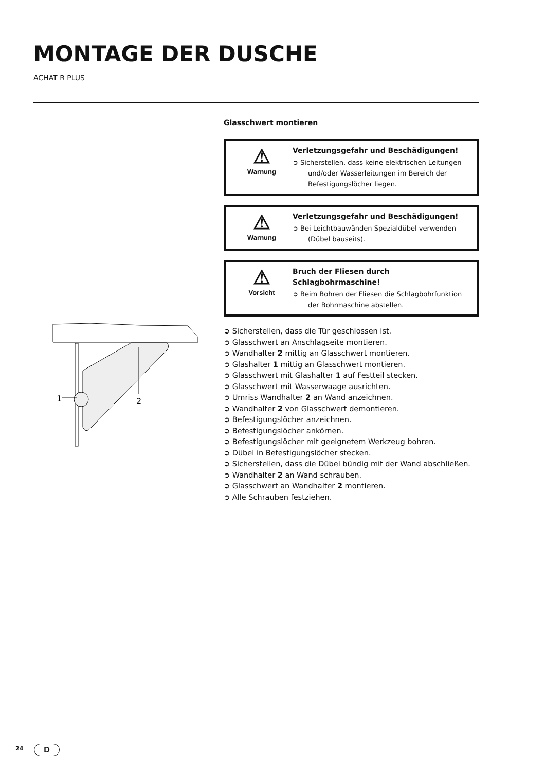MONTAGE DER DUSCHE
ACHAT R PLUS
1
2
Glasschwert montieren
⚠
Warnung
Verletzungsgefahr und Beschädigungen!
➲ Sicherstellen, dass keine elektrischen Leitungen und/oder Wasserleitungen im Bereich der Befestigungslöcher liegen.
⚠
Warnung
Verletzungsgefahr und Beschädigungen!
➲ Bei Leichtbauwänden Spezialdübel verwenden (Dübel bauseits).
⚠
Vorsicht
Bruch der Fliesen durch Schlagbohrmaschine!
➲ Beim Bohren der Fliesen die Schlagbohrfunktion der Bohrmaschine abstellen.
➲ Sicherstellen, dass die Tür geschlossen ist.
➲ Glasschwert an Anschlagseite montieren.
➲ Wandhalter 2 mittig an Glasschwert montieren.
➲ Glashalter 1 mittig an Glasschwert montieren.
➲ Glasschwert mit Glashalter 1 auf Festteil stecken.
➲ Glasschwert mit Wasserwaage ausrichten.
➲ Umriss Wandhalter 2 an Wand anzeichnen.
➲ Wandhalter 2 von Glasschwert demontieren.
➲ Befestigungslöcher anzeichnen.
➲ Befestigungslöcher ankörnen.
➲ Befestigungslöcher mit geeignetem Werkzeug bohren.
➲ Dübel in Befestigungslöcher stecken.
➲ Sicherstellen, dass die Dübel bündig mit der Wand abschließen.
➲ Wandhalter 2 an Wand schrauben.
➲ Glasschwert an Wandhalter 2 montieren.
➲ Alle Schrauben festziehen.
24 D